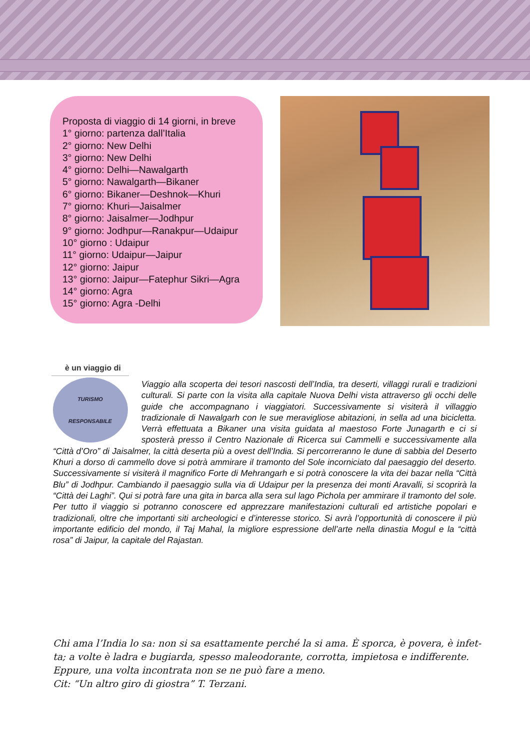Proposta di viaggio di 14 giorni, in breve
1° giorno: partenza dall’Italia
2° giorno: New Delhi
3° giorno: New Delhi
4° giorno: Delhi—Nawalgarth
5° giorno: Nawalgarth—Bikaner
6° giorno: Bikaner—Deshnok—Khuri
7° giorno: Khuri—Jaisalmer
8° giorno: Jaisalmer—Jodhpur
9° giorno: Jodhpur—Ranakpur—Udaipur
10° giorno : Udaipur
11° giorno: Udaipur—Jaipur
12° giorno: Jaipur
13° giorno: Jaipur—Fatephur Sikri—Agra
14° giorno: Agra
15° giorno: Agra -Delhi
è un viaggio di
TURISMO
RESPONSABILE
Viaggio alla scoperta dei tesori nascosti dell’India, tra deserti, villaggi rurali e tradizioni culturali. Si parte con la visita alla capitale Nuova Delhi vista attraverso gli occhi delle guide che accompagnano i viaggiatori. Successivamente si visiterà il villaggio tradizionale di Nawalgarh con le sue meravigliose abitazioni, in sella ad una bicicletta. Verrà effettuata a Bikaner una visita guidata al maestoso Forte Junagarth e ci si sposterà presso il Centro Nazionale di Ricerca sui Cammelli e successivamente alla “Città d’Oro” di Jaisalmer, la città deserta più a ovest dell’India. Si percorreranno le dune di sabbia del Deserto Khuri a dorso di cammello dove si potrà ammirare il tramonto del Sole incorniciato dal paesaggio del deserto. Successivamente si visiterà il magnifico Forte di Mehrangarh e si potrà conoscere la vita dei bazar nella “Città Blu” di Jodhpur. Cambiando il paesaggio sulla via di Udaipur per la presenza dei monti Aravalli, si scoprirà la “Città dei Laghi”. Qui si potrà fare una gita in barca alla sera sul lago Pichola per ammirare il tramonto del sole. Per tutto il viaggio si potranno conoscere ed apprezzare manifestazioni culturali ed artistiche popolari e tradizionali, oltre che importanti siti archeologici e d’interesse storico. Si avrà l’opportunità di conoscere il più importante edificio del mondo, il Taj Mahal, la migliore espressione dell’arte nella dinastia Mogul e la “città rosa” di Jaipur, la capitale del Rajastan.
Chi ama l’India lo sa: non si sa esattamente perché la si ama. È sporca, è povera, è infet-ta; a volte è ladra e bugiarda, spesso maleodorante, corrotta, impietosa e indifferente. Eppure, una volta incontrata non se ne può fare a meno.
Cit: “Un altro giro di giostra” T. Terzani.